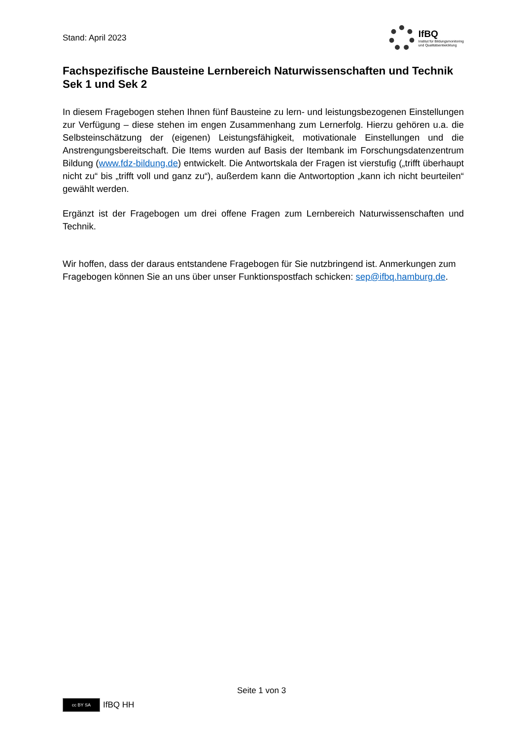Stand: April 2023
IfBQ
Institut für Bildungsmonitoring
und Qualitätsentwicklung
Fachspezifische Bausteine Lernbereich Naturwissenschaften und Technik Sek 1 und Sek 2
In diesem Fragebogen stehen Ihnen fünf Bausteine zu lern- und leistungsbezogenen Einstellungen zur Verfügung – diese stehen im engen Zusammenhang zum Lernerfolg. Hierzu gehören u.a. die Selbsteinschätzung der (eigenen) Leistungsfähigkeit, motivationale Einstellungen und die Anstrengungsbereitschaft. Die Items wurden auf Basis der Itembank im Forschungsdatenzentrum Bildung (www.fdz-bildung.de) entwickelt. Die Antwortskala der Fragen ist vierstufig („trifft überhaupt nicht zu“ bis „trifft voll und ganz zu“), außerdem kann die Antwortoption „kann ich nicht beurteilen“ gewählt werden.
Ergänzt ist der Fragebogen um drei offene Fragen zum Lernbereich Naturwissenschaften und Technik.
Wir hoffen, dass der daraus entstandene Fragebogen für Sie nutzbringend ist. Anmerkungen zum Fragebogen können Sie an uns über unser Funktionspostfach schicken: sep@ifbq.hamburg.de.
Seite 1 von 3
cc BY SA
IfBQ HH